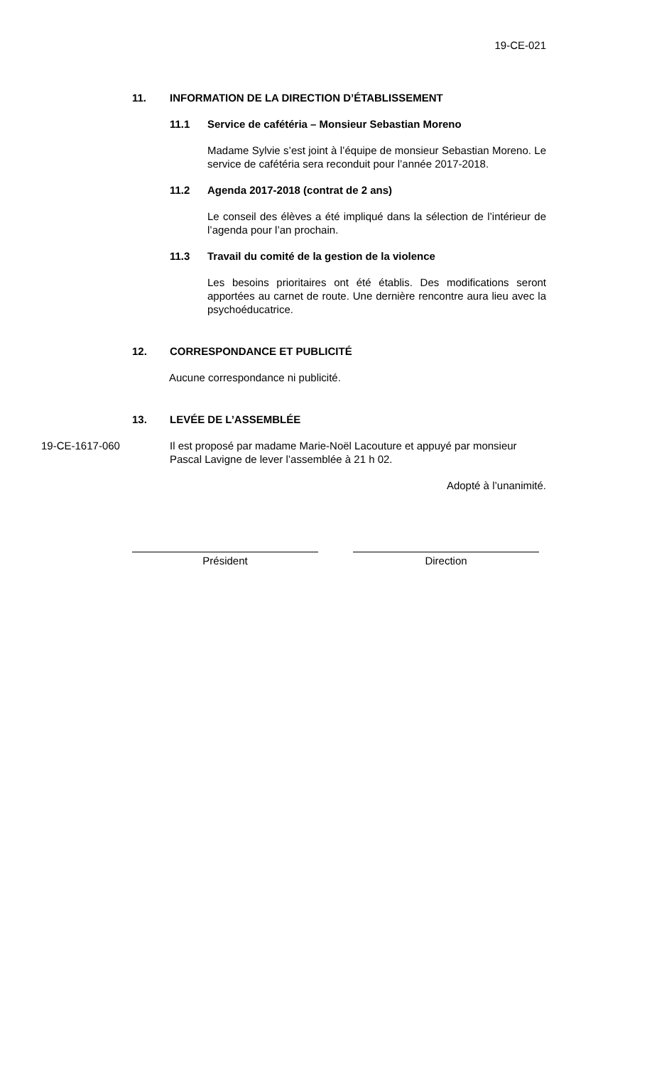19-CE-021
11. INFORMATION DE LA DIRECTION D’ÉTABLISSEMENT
11.1 Service de cafétéria – Monsieur Sebastian Moreno
Madame Sylvie s’est joint à l’équipe de monsieur Sebastian Moreno. Le service de cafétéria sera reconduit pour l’année 2017-2018.
11.2 Agenda 2017-2018 (contrat de 2 ans)
Le conseil des élèves a été impliqué dans la sélection de l’intérieur de l’agenda pour l’an prochain.
11.3 Travail du comité de la gestion de la violence
Les besoins prioritaires ont été établis. Des modifications seront apportées au carnet de route. Une dernière rencontre aura lieu avec la psychoéducatrice.
12. CORRESPONDANCE ET PUBLICITÉ
Aucune correspondance ni publicité.
13. LEVÉE DE L’ASSEMBLÉE
19-CE-1617-060 Il est proposé par madame Marie-Noël Lacouture et appuyé par monsieur Pascal Lavigne de lever l’assemblée à 21 h 02.
Adopté à l’unanimité.
Président Direction